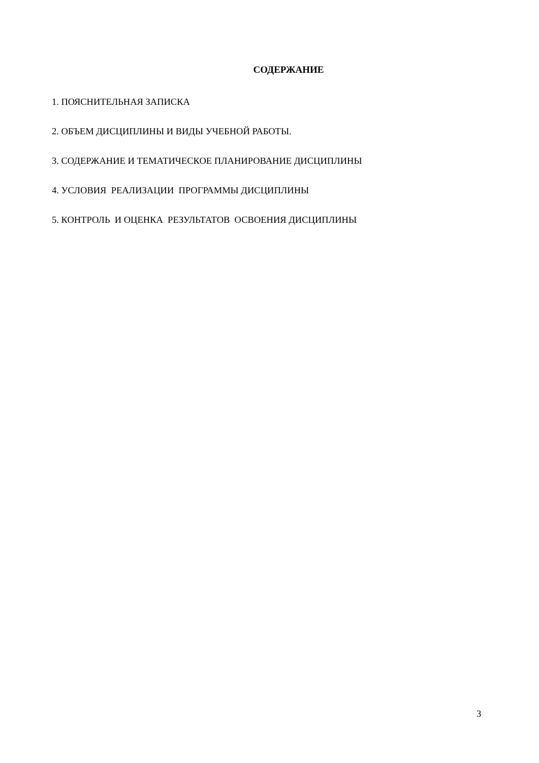СОДЕРЖАНИЕ
1. ПОЯСНИТЕЛЬНАЯ ЗАПИСКА
2. ОБЪЕМ ДИСЦИПЛИНЫ И ВИДЫ УЧЕБНОЙ РАБОТЫ.
3. СОДЕРЖАНИЕ И ТЕМАТИЧЕСКОЕ ПЛАНИРОВАНИЕ ДИСЦИПЛИНЫ
4. УСЛОВИЯ РЕАЛИЗАЦИИ ПРОГРАММЫ ДИСЦИПЛИНЫ
5. КОНТРОЛЬ И ОЦЕНКА РЕЗУЛЬТАТОВ ОСВОЕНИЯ ДИСЦИПЛИНЫ
3